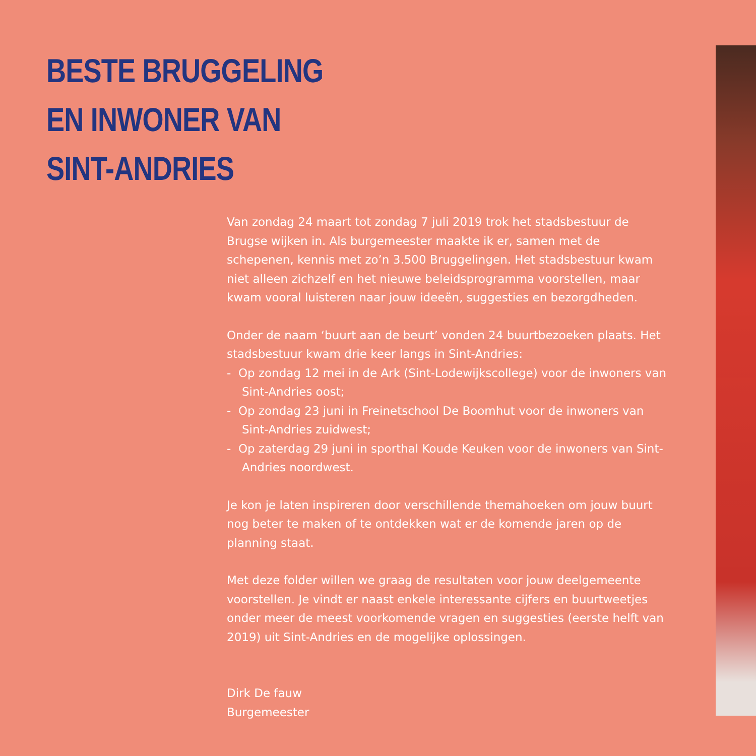BESTE BRUGGELING
EN INWONER VAN
SINT-ANDRIES
Van zondag 24 maart tot zondag 7 juli 2019 trok het stadsbestuur de Brugse wijken in. Als burgemeester maakte ik er, samen met de schepenen, kennis met zo’n 3.500 Bruggelingen. Het stadsbestuur kwam niet alleen zichzelf en het nieuwe beleidsprogramma voorstellen, maar kwam vooral luisteren naar jouw ideeën, suggesties en bezorgdheden.
Onder de naam ‘buurt aan de beurt’ vonden 24 buurtbezoeken plaats. Het stadsbestuur kwam drie keer langs in Sint-Andries:
- Op zondag 12 mei in de Ark (Sint-Lodewijkscollege) voor de inwoners van Sint-Andries oost;
- Op zondag 23 juni in Freinetschool De Boomhut voor de inwoners van Sint-Andries zuidwest;
- Op zaterdag 29 juni in sporthal Koude Keuken voor de inwoners van Sint-Andries noordwest.
Je kon je laten inspireren door verschillende themahoeken om jouw buurt nog beter te maken of te ontdekken wat er de komende jaren op de planning staat.
Met deze folder willen we graag de resultaten voor jouw deelgemeente voorstellen. Je vindt er naast enkele interessante cijfers en buurtweetjes onder meer de meest voorkomende vragen en suggesties (eerste helft van 2019) uit Sint-Andries en de mogelijke oplossingen.
Dirk De fauw
Burgemeester